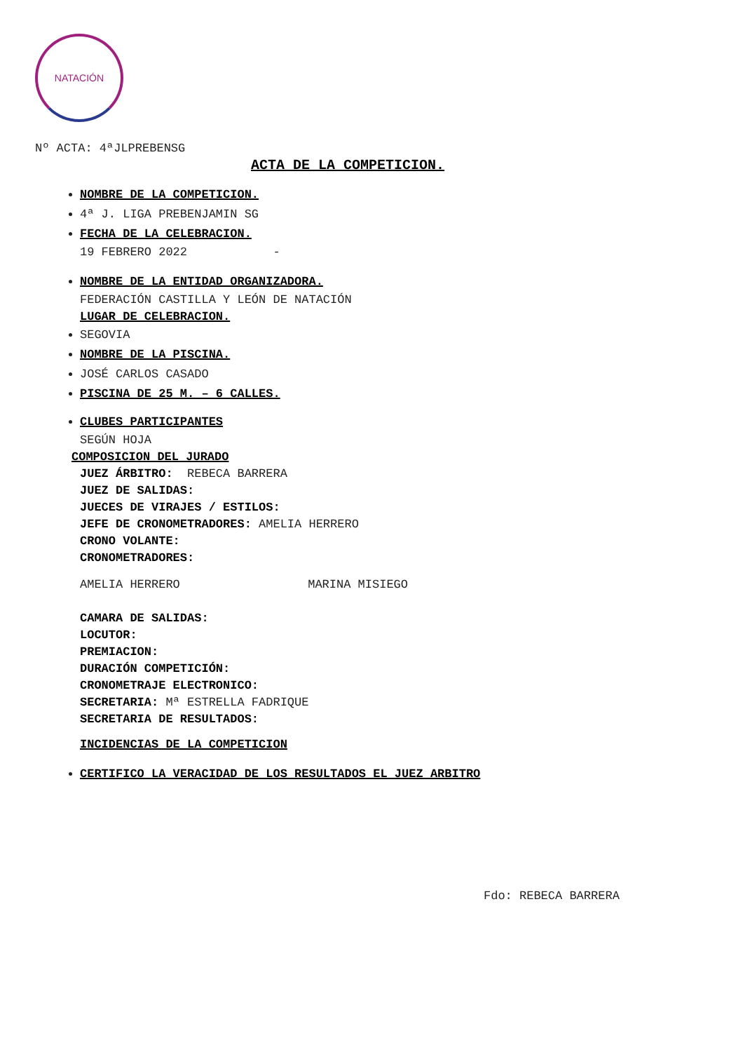NATACIÓN
Nº ACTA: 4ªJLPREBENSG
ACTA DE LA COMPETICION.
NOMBRE DE LA COMPETICION.
4ª J. LIGA PREBENJAMIN SG
FECHA DE LA CELEBRACION.
19 FEBRERO 2022 -
NOMBRE DE LA ENTIDAD ORGANIZADORA.
FEDERACIÓN CASTILLA Y LEÓN DE NATACIÓN
LUGAR DE CELEBRACION.
SEGOVIA
NOMBRE DE LA PISCINA.
JOSÉ CARLOS CASADO
PISCINA DE 25 M. – 6 CALLES.
CLUBES PARTICIPANTES
SEGÚN HOJA
COMPOSICION DEL JURADO
JUEZ ÁRBITRO: REBECA BARRERA
JUEZ DE SALIDAS:
JUECES DE VIRAJES / ESTILOS:
JEFE DE CRONOMETRADORES: AMELIA HERRERO
CRONO VOLANTE:
CRONOMETRADORES:
AMELIA HERRERO MARINA MISIEGO
CAMARA DE SALIDAS:
LOCUTOR:
PREMIACION:
DURACIÓN COMPETICIÓN:
CRONOMETRAJE ELECTRONICO:
SECRETARIA: Mª ESTRELLA FADRIQUE
SECRETARIA DE RESULTADOS:
INCIDENCIAS DE LA COMPETICION
CERTIFICO LA VERACIDAD DE LOS RESULTADOS EL JUEZ ARBITRO
Fdo: REBECA BARRERA